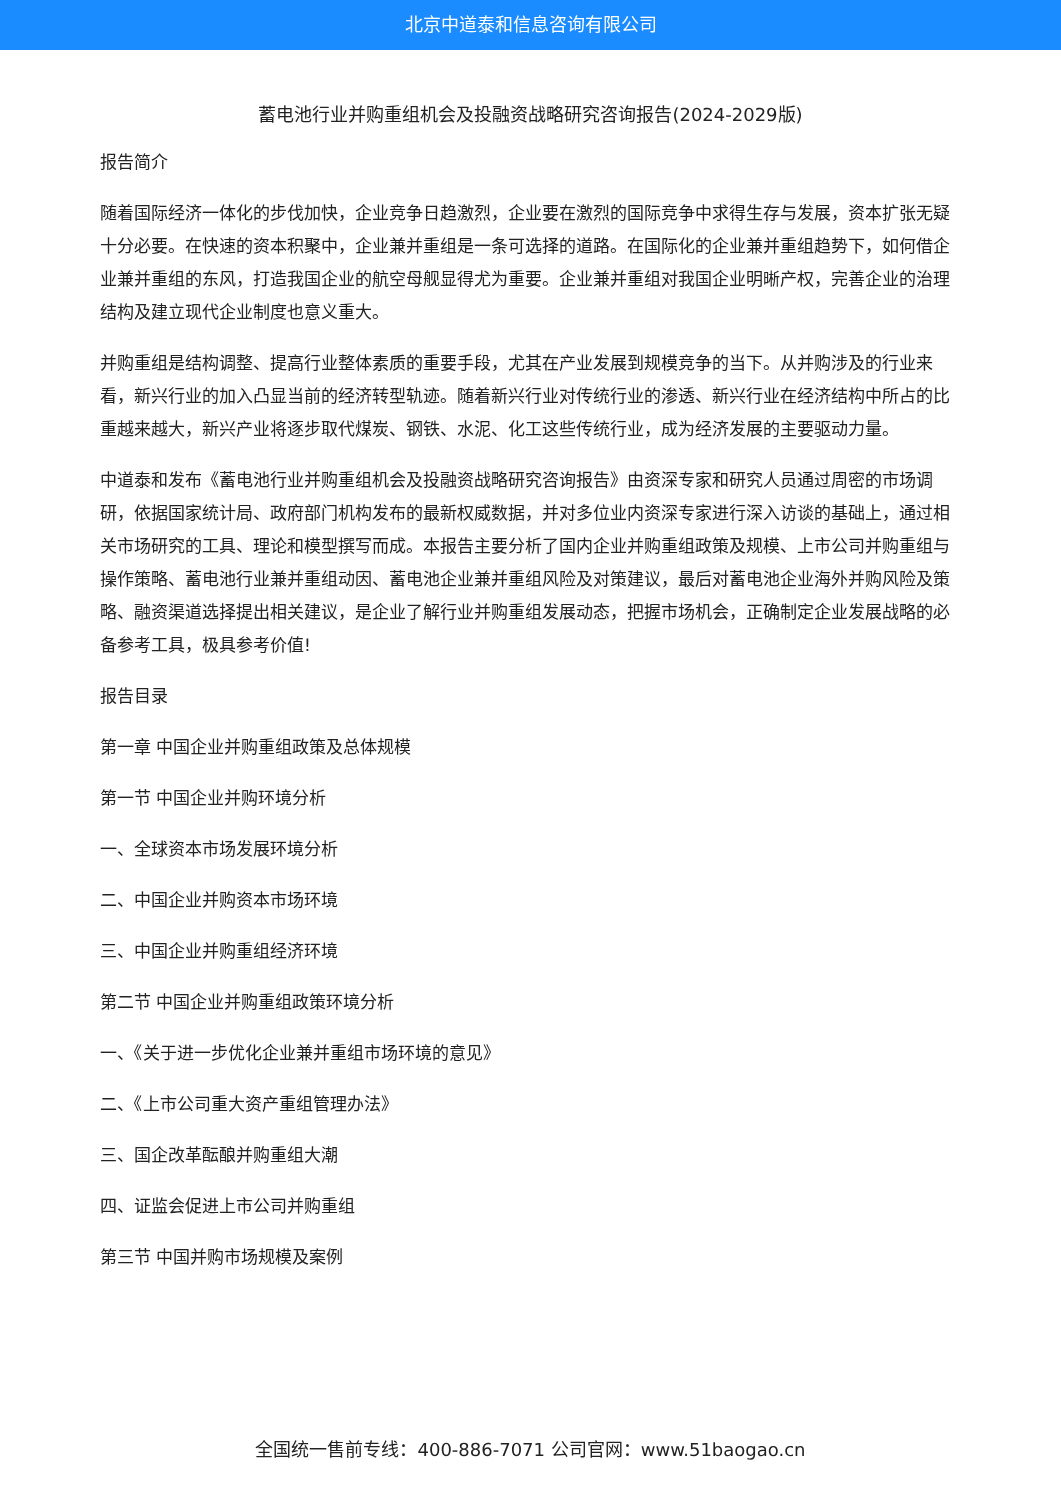北京中道泰和信息咨询有限公司
蓄电池行业并购重组机会及投融资战略研究咨询报告(2024-2029版)
报告简介
随着国际经济一体化的步伐加快，企业竞争日趋激烈，企业要在激烈的国际竞争中求得生存与发展，资本扩张无疑十分必要。在快速的资本积聚中，企业兼并重组是一条可选择的道路。在国际化的企业兼并重组趋势下，如何借企业兼并重组的东风，打造我国企业的航空母舰显得尤为重要。企业兼并重组对我国企业明晰产权，完善企业的治理结构及建立现代企业制度也意义重大。
并购重组是结构调整、提高行业整体素质的重要手段，尤其在产业发展到规模竞争的当下。从并购涉及的行业来看，新兴行业的加入凸显当前的经济转型轨迹。随着新兴行业对传统行业的渗透、新兴行业在经济结构中所占的比重越来越大，新兴产业将逐步取代煤炭、钢铁、水泥、化工这些传统行业，成为经济发展的主要驱动力量。
中道泰和发布《蓄电池行业并购重组机会及投融资战略研究咨询报告》由资深专家和研究人员通过周密的市场调研，依据国家统计局、政府部门机构发布的最新权威数据，并对多位业内资深专家进行深入访谈的基础上，通过相关市场研究的工具、理论和模型撰写而成。本报告主要分析了国内企业并购重组政策及规模、上市公司并购重组与操作策略、蓄电池行业兼并重组动因、蓄电池企业兼并重组风险及对策建议，最后对蓄电池企业海外并购风险及策略、融资渠道选择提出相关建议，是企业了解行业并购重组发展动态，把握市场机会，正确制定企业发展战略的必备参考工具，极具参考价值!
报告目录
第一章 中国企业并购重组政策及总体规模
第一节 中国企业并购环境分析
一、全球资本市场发展环境分析
二、中国企业并购资本市场环境
三、中国企业并购重组经济环境
第二节 中国企业并购重组政策环境分析
一、《关于进一步优化企业兼并重组市场环境的意见》
二、《上市公司重大资产重组管理办法》
三、国企改革酝酿并购重组大潮
四、证监会促进上市公司并购重组
第三节 中国并购市场规模及案例
全国统一售前专线：400-886-7071 公司官网：www.51baogao.cn